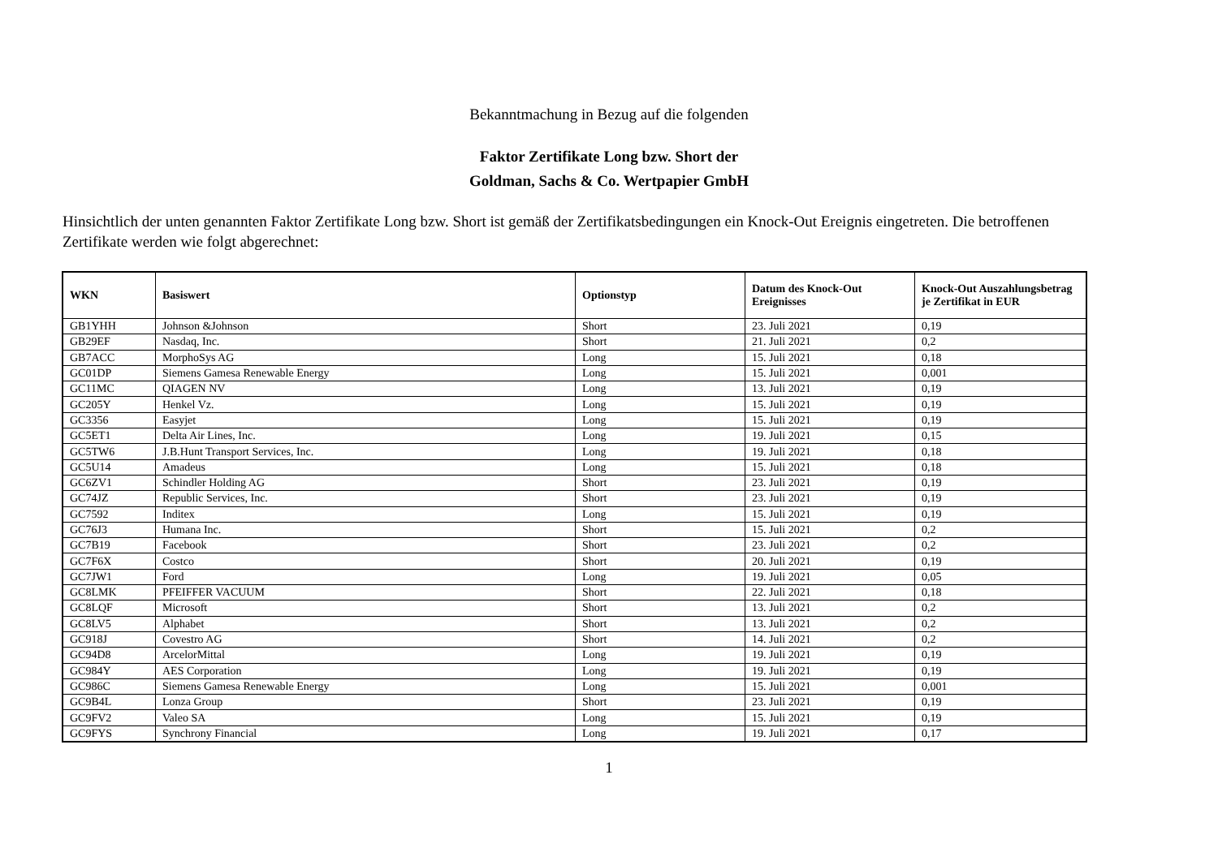Bekanntmachung in Bezug auf die folgenden
Faktor Zertifikate Long bzw. Short der
Goldman, Sachs & Co. Wertpapier GmbH
Hinsichtlich der unten genannten Faktor Zertifikate Long bzw. Short ist gemäß der Zertifikatsbedingungen ein Knock-Out Ereignis eingetreten. Die betroffenen Zertifikate werden wie folgt abgerechnet:
| WKN | Basiswert | Optionstyp | Datum des Knock-Out Ereignisses | Knock-Out Auszahlungsbetrag je Zertifikat in EUR |
| --- | --- | --- | --- | --- |
| GB1YHH | Johnson &Johnson | Short | 23. Juli 2021 | 0,19 |
| GB29EF | Nasdaq, Inc. | Short | 21. Juli 2021 | 0,2 |
| GB7ACC | MorphoSys AG | Long | 15. Juli 2021 | 0,18 |
| GC01DP | Siemens Gamesa Renewable Energy | Long | 15. Juli 2021 | 0,001 |
| GC11MC | QIAGEN NV | Long | 13. Juli 2021 | 0,19 |
| GC205Y | Henkel Vz. | Long | 15. Juli 2021 | 0,19 |
| GC3356 | Easyjet | Long | 15. Juli 2021 | 0,19 |
| GC5ET1 | Delta Air Lines, Inc. | Long | 19. Juli 2021 | 0,15 |
| GC5TW6 | J.B.Hunt Transport Services, Inc. | Long | 19. Juli 2021 | 0,18 |
| GC5U14 | Amadeus | Long | 15. Juli 2021 | 0,18 |
| GC6ZV1 | Schindler Holding AG | Short | 23. Juli 2021 | 0,19 |
| GC74JZ | Republic Services, Inc. | Short | 23. Juli 2021 | 0,19 |
| GC7592 | Inditex | Long | 15. Juli 2021 | 0,19 |
| GC76J3 | Humana Inc. | Short | 15. Juli 2021 | 0,2 |
| GC7B19 | Facebook | Short | 23. Juli 2021 | 0,2 |
| GC7F6X | Costco | Short | 20. Juli 2021 | 0,19 |
| GC7JW1 | Ford | Long | 19. Juli 2021 | 0,05 |
| GC8LMK | PFEIFFER VACUUM | Short | 22. Juli 2021 | 0,18 |
| GC8LQF | Microsoft | Short | 13. Juli 2021 | 0,2 |
| GC8LV5 | Alphabet | Short | 13. Juli 2021 | 0,2 |
| GC918J | Covestro AG | Short | 14. Juli 2021 | 0,2 |
| GC94D8 | ArcelorMittal | Long | 19. Juli 2021 | 0,19 |
| GC984Y | AES Corporation | Long | 19. Juli 2021 | 0,19 |
| GC986C | Siemens Gamesa Renewable Energy | Long | 15. Juli 2021 | 0,001 |
| GC9B4L | Lonza Group | Short | 23. Juli 2021 | 0,19 |
| GC9FV2 | Valeo SA | Long | 15. Juli 2021 | 0,19 |
| GC9FYS | Synchrony Financial | Long | 19. Juli 2021 | 0,17 |
1